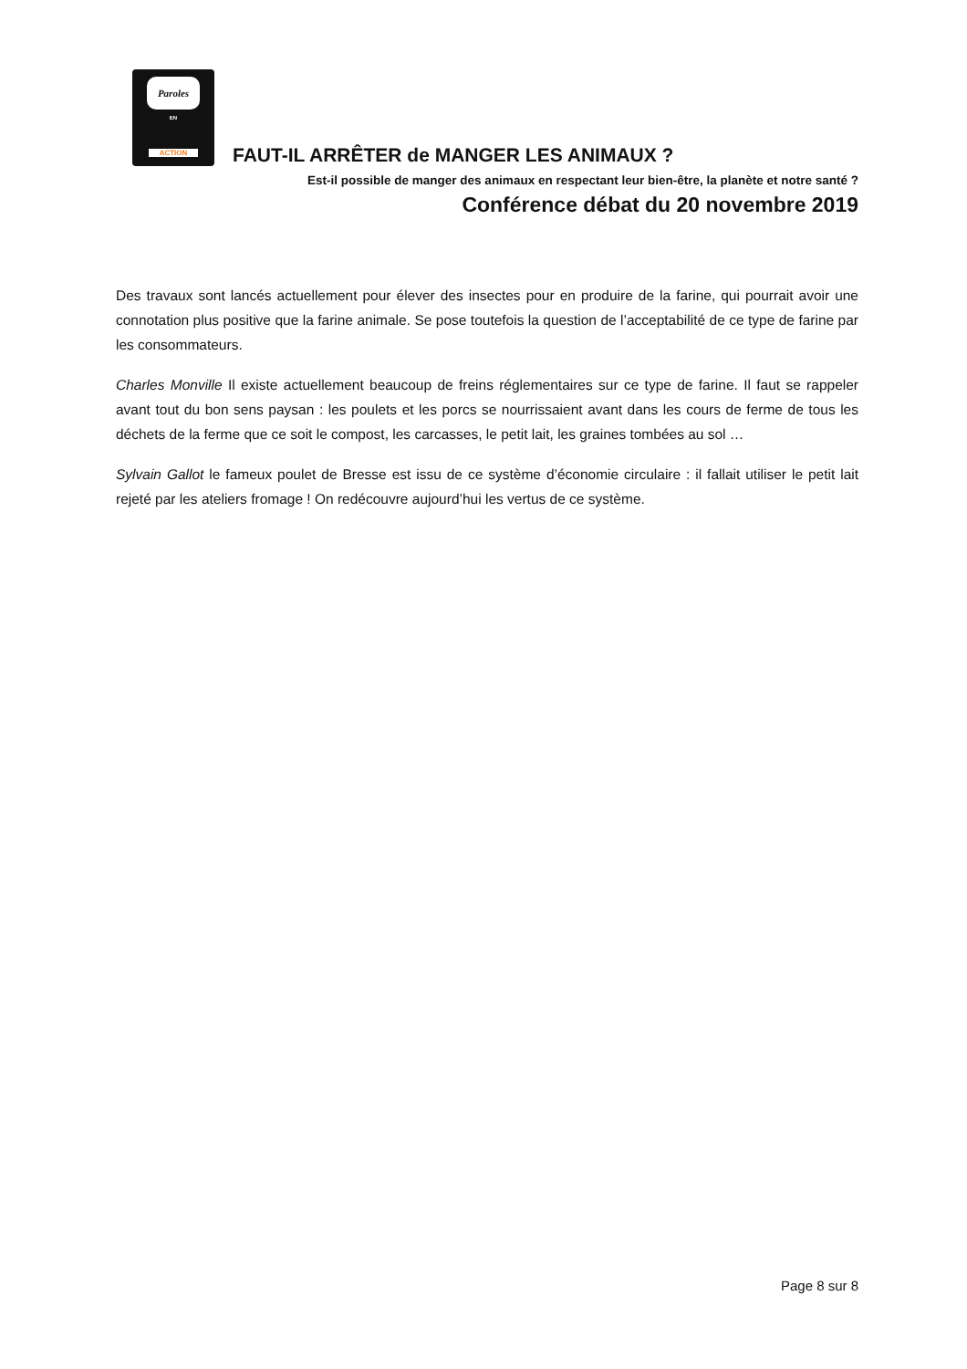Paroles EN ACTION FAUT-IL ARRÊTER de MANGER LES ANIMAUX ?
Est-il possible de manger des animaux en respectant leur bien-être, la planète et notre santé ?
Conférence débat du 20 novembre 2019
Des travaux sont lancés actuellement pour élever des insectes pour en produire de la farine, qui pourrait avoir une connotation plus positive que la farine animale. Se pose toutefois la question de l’acceptabilité de ce type de farine par les consommateurs.
Charles Monville Il existe actuellement beaucoup de freins réglementaires sur ce type de farine. Il faut se rappeler avant tout du bon sens paysan : les poulets et les porcs se nourrissaient avant dans les cours de ferme de tous les déchets de la ferme que ce soit le compost, les carcasses, le petit lait, les graines tombées au sol …
Sylvain Gallot le fameux poulet de Bresse est issu de ce système d’économie circulaire : il fallait utiliser le petit lait rejeté par les ateliers fromage ! On redécouvre aujourd’hui les vertus de ce système.
Page 8 sur 8